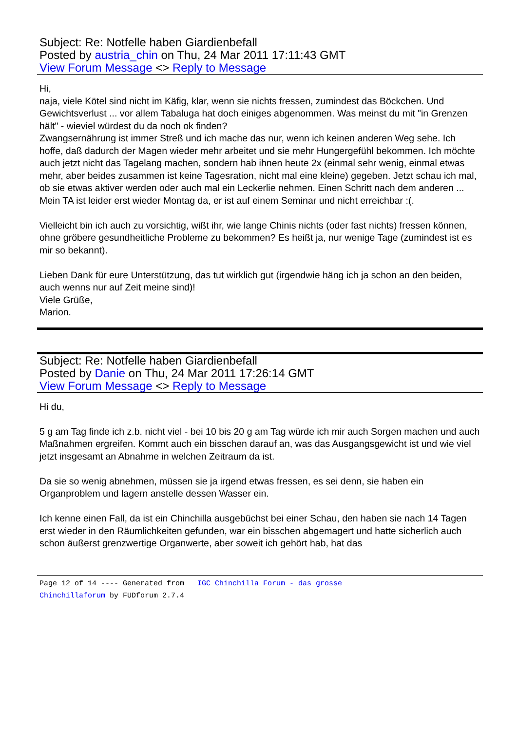Subject: Re: Notfelle haben Giardienbefall
Posted by austria_chin on Thu, 24 Mar 2011 17:11:43 GMT
View Forum Message <> Reply to Message
Hi,
naja, viele Kötel sind nicht im Käfig, klar, wenn sie nichts fressen, zumindest das Böckchen. Und Gewichtsverlust ... vor allem Tabaluga hat doch einiges abgenommen. Was meinst du mit "in Grenzen hält" - wieviel würdest du da noch ok finden?
Zwangsernährung ist immer Streß und ich mache das nur, wenn ich keinen anderen Weg sehe. Ich hoffe, daß dadurch der Magen wieder mehr arbeitet und sie mehr Hungergefühl bekommen. Ich möchte auch jetzt nicht das Tagelang machen, sondern hab ihnen heute 2x (einmal sehr wenig, einmal etwas mehr, aber beides zusammen ist keine Tagesration, nicht mal eine kleine) gegeben. Jetzt schau ich mal, ob sie etwas aktiver werden oder auch mal ein Leckerlie nehmen. Einen Schritt nach dem anderen ...
Mein TA ist leider erst wieder Montag da, er ist auf einem Seminar und nicht erreichbar :(.
Vielleicht bin ich auch zu vorsichtig, wißt ihr, wie lange Chinis nichts (oder fast nichts) fressen können, ohne gröbere gesundheitliche Probleme zu bekommen? Es heißt ja, nur wenige Tage (zumindest ist es mir so bekannt).
Lieben Dank für eure Unterstützung, das tut wirklich gut (irgendwie häng ich ja schon an den beiden, auch wenns nur auf Zeit meine sind)!
Viele Grüße,
Marion.
Subject: Re: Notfelle haben Giardienbefall
Posted by Danie on Thu, 24 Mar 2011 17:26:14 GMT
View Forum Message <> Reply to Message
Hi du,
5 g am Tag finde ich z.b. nicht viel - bei 10 bis 20 g am Tag würde ich mir auch Sorgen machen und auch Maßnahmen ergreifen. Kommt auch ein bisschen darauf an, was das Ausgangsgewicht ist und wie viel jetzt insgesamt an Abnahme in welchen Zeitraum da ist.
Da sie so wenig abnehmen, müssen sie ja irgend etwas fressen, es sei denn, sie haben ein Organproblem und lagern anstelle dessen Wasser ein.
Ich kenne einen Fall, da ist ein Chinchilla ausgebüchst bei einer Schau, den haben sie nach 14 Tagen erst wieder in den Räumlichkeiten gefunden, war ein bisschen abgemagert und hatte sicherlich auch schon äußerst grenzwertige Organwerte, aber soweit ich gehört hab, hat das
Page 12 of 14 ---- Generated from IGC Chinchilla Forum - das grosse
Chinchillaforum by FUDforum 2.7.4